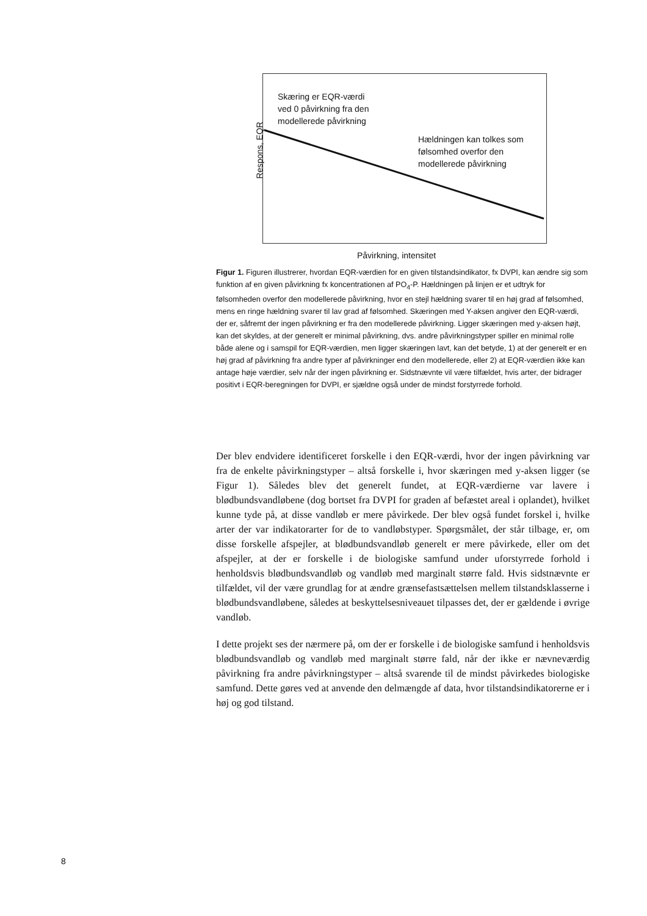Respons, EQR
Skæring er EQR-værdi
ved 0 påvirkning fra den
modellerede påvirkning
Hældningen kan tolkes som
følsomhed overfor den
modellerede påvirkning
Påvirkning, intensitet
Figur 1. Figuren illustrerer, hvordan EQR-værdien for en given tilstandsindikator, fx DVPI, kan ændre sig som funktion af en given påvirkning fx koncentrationen af PO<sub>4</sub>-P. Hældningen på linjen er et udtryk for følsomheden overfor den modellerede påvirkning, hvor en stejl hældning svarer til en høj grad af følsomhed, mens en ringe hældning svarer til lav grad af følsomhed. Skæringen med Y-aksen angiver den EQR-værdi, der er, såfremt der ingen påvirkning er fra den modellerede påvirkning. Ligger skæringen med y-aksen højt, kan det skyldes, at der generelt er minimal påvirkning, dvs. andre påvirkningstyper spiller en minimal rolle både alene og i samspil for EQR-værdien, men ligger skæringen lavt, kan det betyde, 1) at der generelt er en høj grad af påvirkning fra andre typer af påvirkninger end den modellerede, eller 2) at EQR-værdien ikke kan antage høje værdier, selv når der ingen påvirkning er. Sidstnævnte vil være tilfældet, hvis arter, der bidrager positivt i EQR-beregningen for DVPI, er sjældne også under de mindst forstyrrede forhold.
Der blev endvidere identificeret forskelle i den EQR-værdi, hvor der ingen påvirkning var fra de enkelte påvirkningstyper – altså forskelle i, hvor skæringen med y-aksen ligger (se Figur 1). Således blev det generelt fundet, at EQR-værdierne var lavere i blødbundsvandløbene (dog bortset fra DVPI for graden af befæstet areal i oplandet), hvilket kunne tyde på, at disse vandløb er mere påvirkede. Der blev også fundet forskel i, hvilke arter der var indikatorarter for de to vandløbstyper. Spørgsmålet, der står tilbage, er, om disse forskelle afspejler, at blødbundsvandløb generelt er mere påvirkede, eller om det afspejler, at der er forskelle i de biologiske samfund under uforstyrrede forhold i henholdsvis blødbundsvandløb og vandløb med marginalt større fald. Hvis sidstnævnte er tilfældet, vil der være grundlag for at ændre grænsefastsættelsen mellem tilstandsklasserne i blødbundsvandløbene, således at beskyttelsesniveauet tilpasses det, der er gældende i øvrige vandløb.
I dette projekt ses der nærmere på, om der er forskelle i de biologiske samfund i henholdsvis blødbundsvandløb og vandløb med marginalt større fald, når der ikke er nævneværdig påvirkning fra andre påvirkningstyper – altså svarende til de mindst påvirkedes biologiske samfund. Dette gøres ved at anvende den delmængde af data, hvor tilstandsindikatorerne er i høj og god tilstand.
8